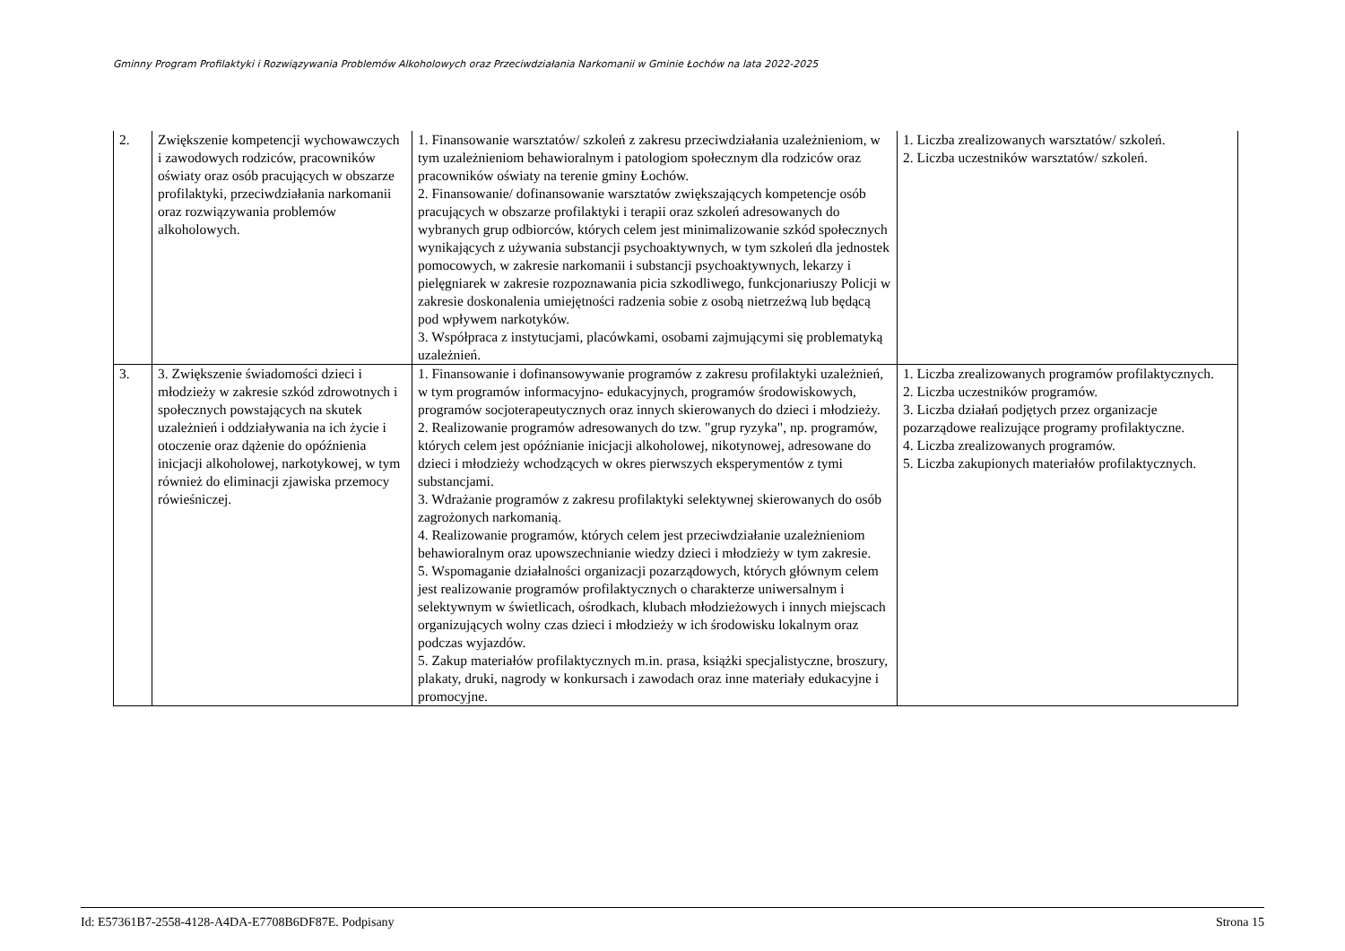Gminny Program Profilaktyki i Rozwiązywania Problemów Alkoholowych oraz Przeciwdziałania Narkomanii w Gminie Łochów na lata 2022-2025
| 2. | Zwiększenie kompetencji wychowawczych i zawodowych rodziców, pracowników oświaty oraz osób pracujących w obszarze profilaktyki, przeciwdziałania narkomanii oraz rozwiązywania problemów alkoholowych. | 1. Finansowanie warsztatów/ szkoleń z zakresu przeciwdziałania uzależnieniom, w tym uzależnieniom behawioralnym i patologiom społecznym dla rodziców oraz pracowników oświaty na terenie gminy Łochów. 2. Finansowanie/ dofinansowanie warsztatów zwiększających kompetencje osób pracujących w obszarze profilaktyki i terapii oraz szkoleń adresowanych do wybranych grup odbiorców, których celem jest minimalizowanie szkód społecznych wynikających z używania substancji psychoaktywnych, w tym szkoleń dla jednostek pomocowych, w zakresie narkomanii i substancji psychoaktywnych, lekarzy i pielęgniarek w zakresie rozpoznawania picia szkodliwego, funkcjonariuszy Policji w zakresie doskonalenia umiejętności radzenia sobie z osobą nietrzeźwą lub będącą pod wpływem narkotyków. 3. Współpraca z instytucjami, placówkami, osobami zajmującymi się problematyką uzależnień. | 1. Liczba zrealizowanych warsztatów/ szkoleń. 2. Liczba uczestników warsztatów/ szkoleń. |
| 3. | 3. Zwiększenie świadomości dzieci i młodzieży w zakresie szkód zdrowotnych i społecznych powstających na skutek uzależnień i oddziaływania na ich życie i otoczenie oraz dążenie do opóźnienia inicjacji alkoholowej, narkotykowej, w tym również do eliminacji zjawiska przemocy rówieśniczej. | 1. Finansowanie i dofinansowywanie programów z zakresu profilaktyki uzależnień, w tym programów informacyjno- edukacyjnych, programów środowiskowych, programów socjoterapeutycznych oraz innych skierowanych do dzieci i młodzieży. 2. Realizowanie programów adresowanych do tzw. "grup ryzyka", np. programów, których celem jest opóźnianie inicjacji alkoholowej, nikotynowej, adresowane do dzieci i młodzieży wchodzących w okres pierwszych eksperymentów z tymi substancjami. 3. Wdrażanie programów z zakresu profilaktyki selektywnej skierowanych do osób zagrożonych narkomanią. 4. Realizowanie programów, których celem jest przeciwdziałanie uzależnieniom behawioralnym oraz upowszechnianie wiedzy dzieci i młodzieży w tym zakresie. 5. Wspomaganie działalności organizacji pozarządowych, których głównym celem jest realizowanie programów profilaktycznych o charakterze uniwersalnym i selektywnym w świetlicach, ośrodkach, klubach młodzieżowych i innych miejscach organizujących wolny czas dzieci i młodzieży w ich środowisku lokalnym oraz podczas wyjazdów. 5. Zakup materiałów profilaktycznych m.in. prasa, książki specjalistyczne, broszury, plakaty, druki, nagrody w konkursach i zawodach oraz inne materiały edukacyjne i promocyjne. | 1. Liczba zrealizowanych programów profilaktycznych. 2. Liczba uczestników programów. 3. Liczba działań podjętych przez organizacje pozarządowe realizujące programy profilaktyczne. 4. Liczba zrealizowanych programów. 5. Liczba zakupionych materiałów profilaktycznych. |
Id: E57361B7-2558-4128-A4DA-E7708B6DF87E. Podpisany Strona 15